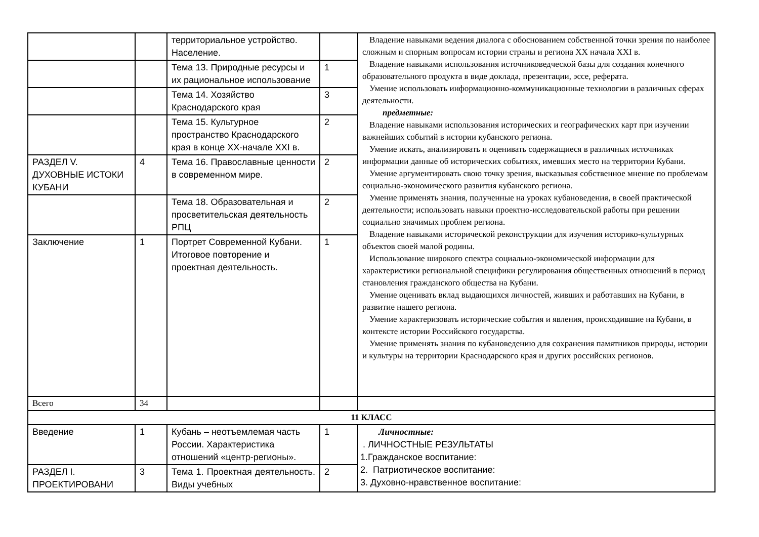| | | территориальное устройство. Население. | | Владение навыками ведения диалога с обоснованием собственной точки зрения по наиболее сложным и спорным вопросам истории страны и региона XX начала XXI в. Владение навыками использования источниковедческой базы для создания конечного образовательного продукта в виде доклада, презентации, эссе, реферата. Умение использовать информационно-коммуникационные технологии в различных сферах деятельности. предметные: Владение навыками использования исторических и географических карт при изучении важнейших событий в истории кубанского региона. Умение искать, анализировать и оценивать содержащиеся в различных источниках информации данные об исторических событиях, имевших место на территории Кубани. Умение аргументировать свою точку зрения, высказывая собственное мнение по проблемам социально-экономического развития кубанского региона. Умение применять знания, полученные на уроках кубановедения, в своей практической деятельности; использовать навыки проектно-исследовательской работы при решении социально значимых проблем региона. Владение навыками исторической реконструкции для изучения историко-культурных объектов своей малой родины. Использование широкого спектра социально-экономической информации для характеристики региональной специфики регулирования общественных отношений в период становления гражданского общества на Кубани. Умение оценивать вклад выдающихся личностей, живших и работавших на Кубани, в развитие нашего региона. Умение характеризовать исторические события и явления, происходившие на Кубани, в контексте истории Российского государства. Умение применять знания по кубановедению для сохранения памятников природы, истории и культуры на территории Краснодарского края и других российских регионов. |
| | | Тема 13. Природные ресурсы и их рациональное использование | 1 | |
| | | Тема 14. Хозяйство Краснодарского края | 3 | |
| | | Тема 15. Культурное пространство Краснодарского края в конце XX-начале XXI в. | 2 | |
| РАЗДЕЛ V. ДУХОВНЫЕ ИСТОКИ КУБАНИ | 4 | Тема 16. Православные ценности в современном мире. | 2 | |
| | | Тема 18. Образовательная и просветительская деятельность РПЦ | 2 | |
| Заключение | 1 | Портрет Современной Кубани. Итоговое повторение и проектная деятельность. | 1 | |
| Всего | 34 | | | |
| 11 КЛАСС | | | | |
| Введение | 1 | Кубань – неотъемлемая часть России. Характеристика отношений «центр-регионы». | 1 | Личностные: . ЛИЧНОСТНЫЕ РЕЗУЛЬТАТЫ 1.Гражданское воспитание: 2. Патриотическое воспитание: 3. Духовно-нравственное воспитание: |
| РАЗДЕЛ I. ПРОЕКТИРОВАНИ | 3 | Тема 1. Проектная деятельность. Виды учебных | 2 | |